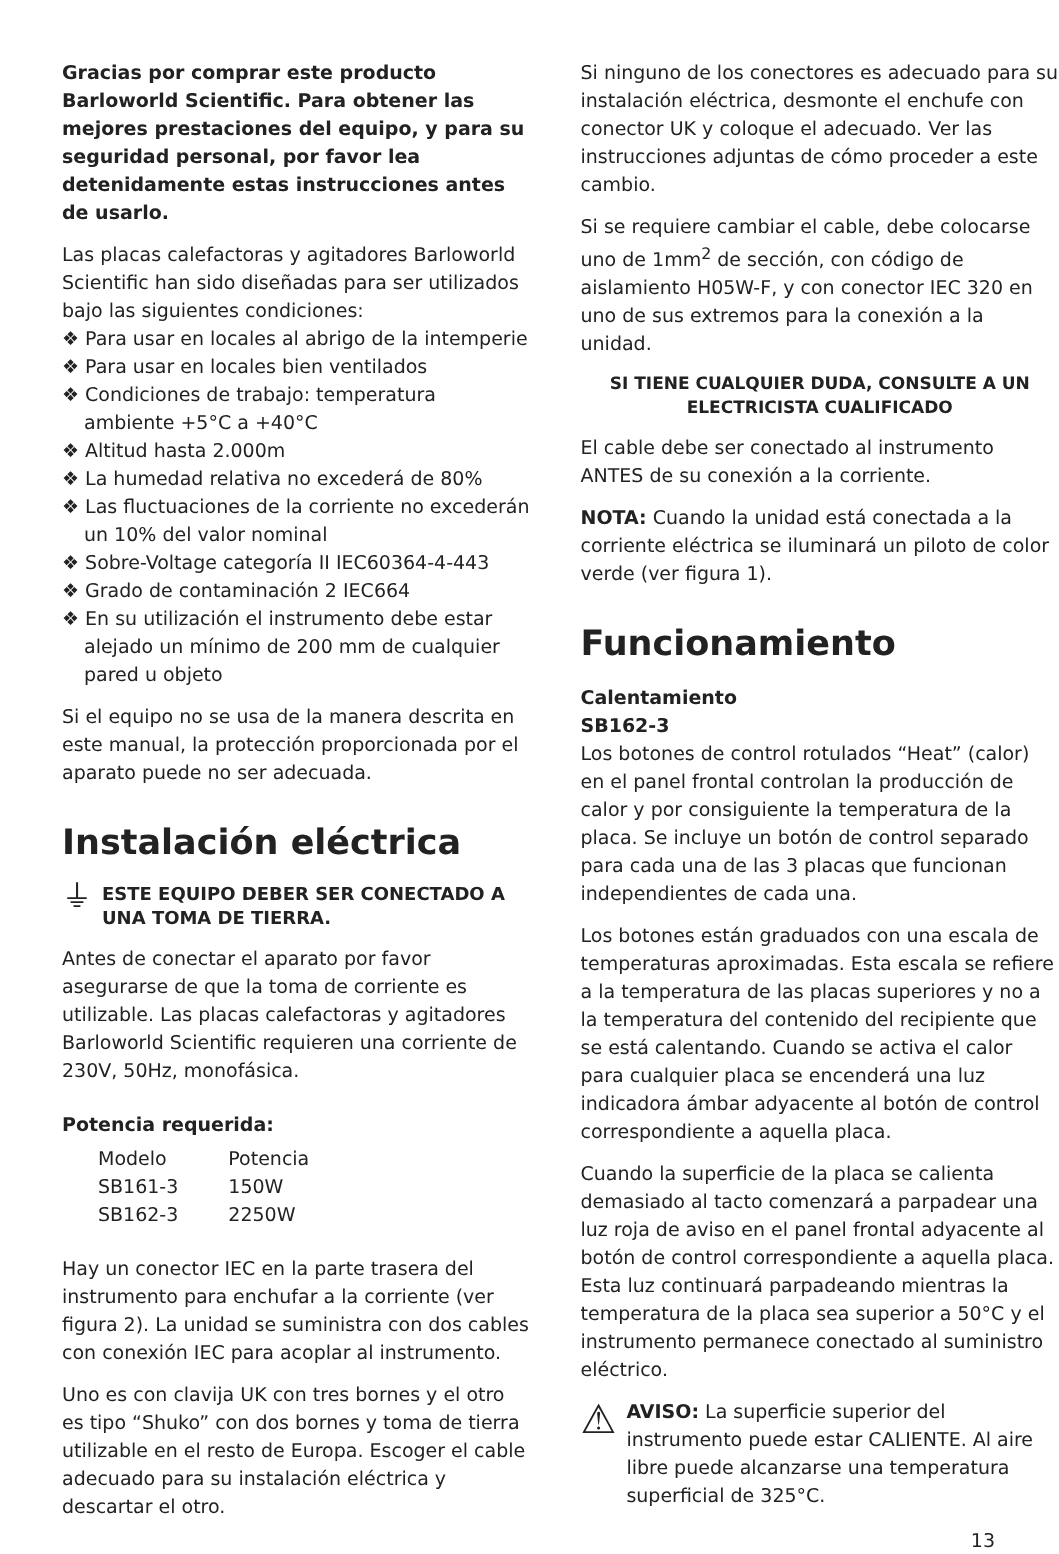Gracias por comprar este producto Barloworld Scientific. Para obtener las mejores prestaciones del equipo, y para su seguridad personal, por favor lea detenidamente estas instrucciones antes de usarlo.
Las placas calefactoras y agitadores Barloworld Scientific han sido diseñadas para ser utilizados bajo las siguientes condiciones:
❖ Para usar en locales al abrigo de la intemperie
❖ Para usar en locales bien ventilados
❖ Condiciones de trabajo: temperatura ambiente +5°C a +40°C
❖ Altitud hasta 2.000m
❖ La humedad relativa no excederá de 80%
❖ Las fluctuaciones de la corriente no excederán un 10% del valor nominal
❖ Sobre-Voltage categoría II IEC60364-4-443
❖ Grado de contaminación 2 IEC664
❖ En su utilización el instrumento debe estar alejado un mínimo de 200 mm de cualquier pared u objeto
Si el equipo no se usa de la manera descrita en este manual, la protección proporcionada por el aparato puede no ser adecuada.
Instalación eléctrica
⏚
ESTE EQUIPO DEBER SER CONECTADO A UNA TOMA DE TIERRA.
Antes de conectar el aparato por favor asegurarse de que la toma de corriente es utilizable. Las placas calefactoras y agitadores Barloworld Scientific requieren una corriente de 230V, 50Hz, monofásica.
Potencia requerida:
| Modelo | Potencia |
| SB161-3 | 150W |
| SB162-3 | 2250W |
Hay un conector IEC en la parte trasera del instrumento para enchufar a la corriente (ver figura 2). La unidad se suministra con dos cables con conexión IEC para acoplar al instrumento.
Uno es con clavija UK con tres bornes y el otro es tipo “Shuko” con dos bornes y toma de tierra utilizable en el resto de Europa. Escoger el cable adecuado para su instalación eléctrica y descartar el otro.
Si ninguno de los conectores es adecuado para su instalación eléctrica, desmonte el enchufe con conector UK y coloque el adecuado. Ver las instrucciones adjuntas de cómo proceder a este cambio.
Si se requiere cambiar el cable, debe colocarse uno de 1mm<sup>2</sup> de sección, con código de aislamiento H05W-F, y con conector IEC 320 en uno de sus extremos para la conexión a la unidad.
SI TIENE CUALQUIER DUDA, CONSULTE A UN ELECTRICISTA CUALIFICADO
El cable debe ser conectado al instrumento ANTES de su conexión a la corriente.
NOTA: Cuando la unidad está conectada a la corriente eléctrica se iluminará un piloto de color verde (ver figura 1).
Funcionamiento
Calentamiento
SB162-3
Los botones de control rotulados “Heat” (calor) en el panel frontal controlan la producción de calor y por consiguiente la temperatura de la placa. Se incluye un botón de control separado para cada una de las 3 placas que funcionan independientes de cada una.
Los botones están graduados con una escala de temperaturas aproximadas. Esta escala se refiere a la temperatura de las placas superiores y no a la temperatura del contenido del recipiente que se está calentando. Cuando se activa el calor para cualquier placa se encenderá una luz indicadora ámbar adyacente al botón de control correspondiente a aquella placa.
Cuando la superficie de la placa se calienta demasiado al tacto comenzará a parpadear una luz roja de aviso en el panel frontal adyacente al botón de control correspondiente a aquella placa. Esta luz continuará parpadeando mientras la temperatura de la placa sea superior a 50°C y el instrumento permanece conectado al suministro eléctrico.
⚠
AVISO: La superficie superior del instrumento puede estar CALIENTE. Al aire libre puede alcanzarse una temperatura superficial de 325°C.
13